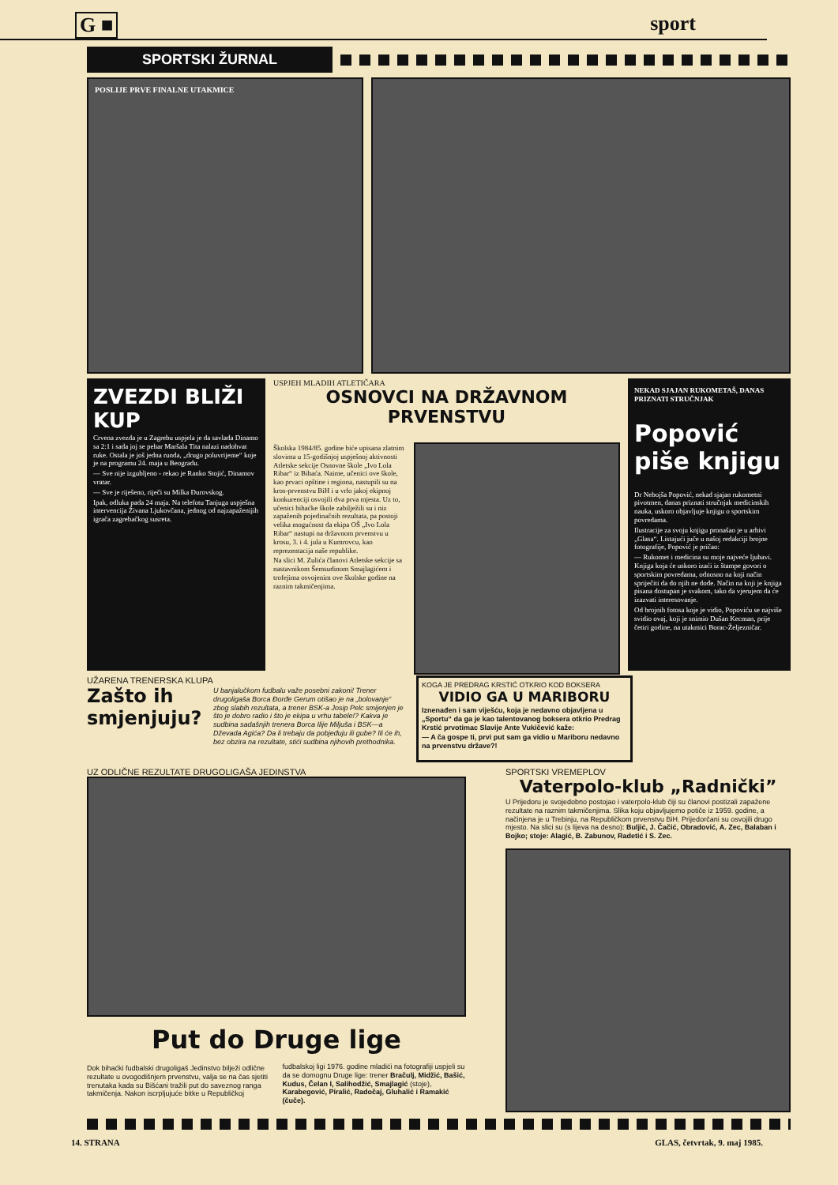G ■ sport
SPORTSKI ŽURNAL
POSLIJE PRVE FINALNE UTAKMICE
ZVEZDI BLIŽI KUP
Crvena zvezda je u Zagrebu uspjela je da savlada Dinamo sa 2:1 i sada joj se pehar Maršala Tita nalazi nadohvat ruke. Ostala je još jedna runda, „drugo poluvrijeme“ koje je na programu 24. maja u Beogradu.
— Sve nije izgubljeno - rekao je Ranko Stojić, Dinamov vratar.
— Sve je riješeno, riječi su Milka Đurovskog.
Ipak, odluka pada 24 maja. Na telefotu Tanjuga uspješna intervencija Živana Ljukovčana, jednog od najzapaženijih igrača zagrebačkog susreta.
USPJEH MLADIH ATLETIČARA
OSNOVCI NA DRŽAVNOM PRVENSTVU
Školska 1984/85. godine biće upisana zlatnim slovima u 15-godišnjoj uspješnoj aktivnosti Atletske sekcije Osnovne škole „Ivo Lola Ribar“ iz Bihaća. Naime, učenici ove škole, kao prvaci opštine i regiona, nastupili su na kros-prvenstvu BiH i u vrlo jakoj ekipnoj konkurenciji osvojili dva prva mjesta. Uz to, učenici bihaćke škole zabilježili su i niz zapaženih pojedinačnih rezultata, pa postoji velika mogućnost da ekipa OŠ „Ivo Lola Ribar“ nastupi na državnom prvenstvu u krosu, 3. i 4. jula u Kumrovcu, kao reprezentacija naše republike.
Na slici M. Zulića članovi Atletske sekcije sa nastavnikom Šemsudinom Smajlagićem i trofejima osvojenim ove školske godine na raznim takmičenjima.
NEKAD SJAJAN RUKOMETAŠ, DANAS PRIZNATI STRUČNJAK
Popović piše knjigu
Dr Nebojša Popović, nekad sjajan rukometni pivotmen, danas priznati stručnjak medicinskih nauka, uskoro objavljuje knjigu o sportskim povredama.
Ilustracije za svoju knjigu pronašao je u arhivi „Glasa“. Listajući juče u našoj redakciji brojne fotografije, Popović je pričao:
— Rukomet i medicina su moje najveće ljubavi. Knjiga koja će uskoro izaći iz štampe govori o sportskim povredama, odnosno na koji način spriječiti da do njih ne dođe. Način na koji je knjiga pisana dostupan je svakom, tako da vjerujem da će izazvati interesovanje.
Od brojnih fotosa koje je vidio, Popoviću se najviše svidio ovaj, koji je snimio Dušan Kecman, prije četiri godine, na utakmici Borac-Željezničar.
UŽARENA TRENERSKA KLUPA
Zašto ih smjenjuju?
U banjalučkom fudbalu važe posebni zakoni! Trener drugoligaša Borca Đorđe Gerum otišao je na „bolovanje“ zbog slabih rezultata, a trener BSK-a Josip Pelc smijenjen je što je dobro radio i što je ekipa u vrhu tabele!? Kakva je sudbina sadašnjih trenera Borca Ilije Miljuša i BSK—a Dževada Agića? Da li trebaju da pobjeđuju ili gube? Ili će ih, bez obzira na rezultate, stići sudbina njihovih prethodnika.
KOGA JE PREDRAG KRSTIĆ OTKRIO KOD BOKSERA
VIDIO GA U MARIBORU
Iznenađen i sam viješću, koja je nedavno objavljena u „Sportu“ da ga je kao talentovanog boksera otkrio Predrag Krstić prvotimac Slavije Ante Vukičević kaže:
— A ča gospe ti, prvi put sam ga vidio u Mariboru nedavno na prvenstvu države?!
UZ ODLIČNE REZULTATE DRUGOLIGAŠA JEDINSTVA
Put do Druge lige
Dok bihaćki fudbalski drugoligaš Jedinstvo bilježi odlične rezultate u ovogodišnjem prvenstvu, valja se na čas sjetiti trenutaka kada su Bišćani tražili put do saveznog ranga takmičenja. Nakon iscrpljujuće bitke u Republičkoj fudbalskoj ligi 1976. godine mladići na fotografiji uspjeli su da se domognu Druge lige: trener Bračulj, Midžić, Bašić, Kudus, Čelan I, Salihodžić, Smajlagić (stoje), Karabegović, Piralić, Radočaj, Gluhalić i Ramakić (čuče).
SPORTSKI VREMEPLOV
Vaterpolo-klub „Radnički”
U Prijedoru je svojedobno postojao i vaterpolo-klub čiji su članovi postizali zapažene rezultate na raznim takmičenjima. Slika koju objavljujemo potiče iz 1959. godine, a načinjena je u Trebinju, na Republičkom prvenstvu BiH. Prijedorčani su osvojili drugo mjesto. Na slici su (s lijeva na desno): Buljić, J. Čačić, Obradović, A. Zec, Balaban i Bojko; stoje: Alagić, B. Zabunov, Radetić i S. Zec.
14. STRANA GLAS, četvrtak, 9. maj 1985.